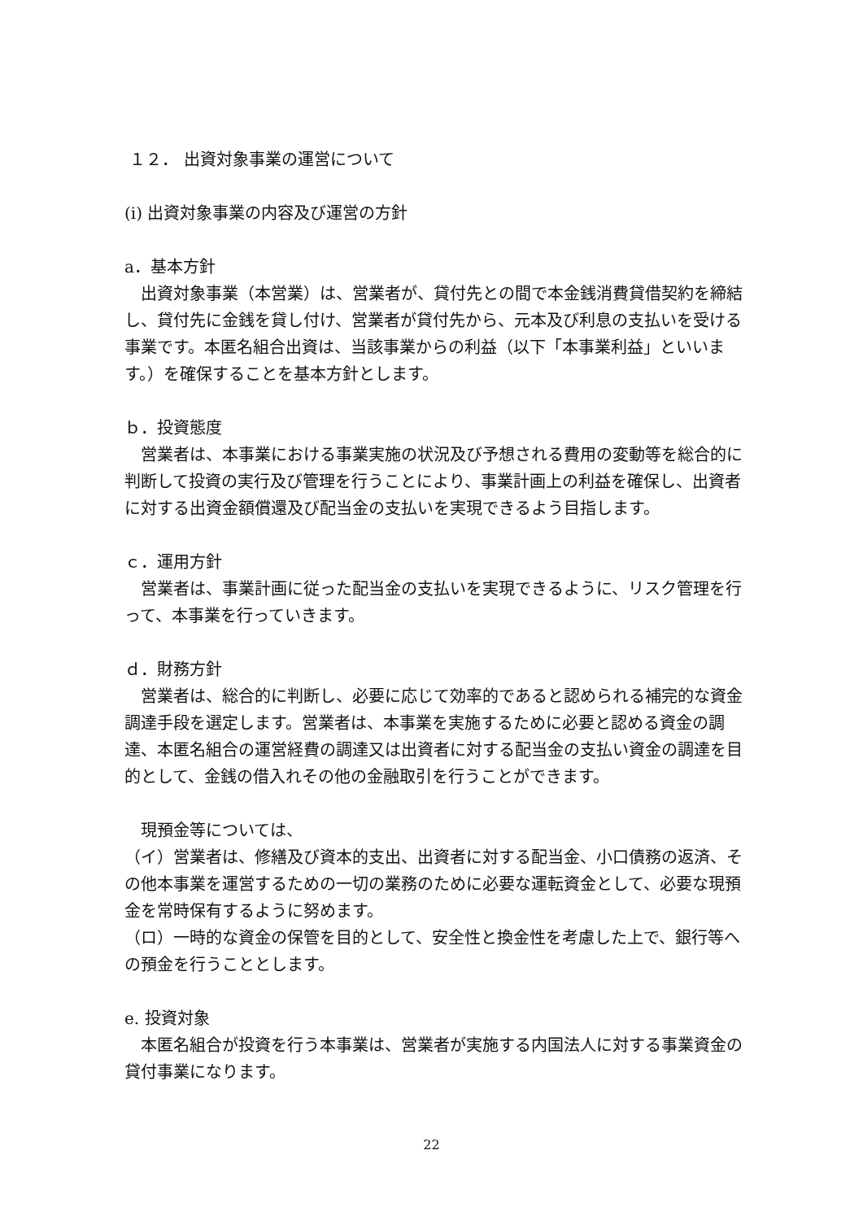１２． 出資対象事業の運営について
(i) 出資対象事業の内容及び運営の方針
a．基本方針
　出資対象事業（本営業）は、営業者が、貸付先との間で本金銭消費貸借契約を締結し、貸付先に金銭を貸し付け、営業者が貸付先から、元本及び利息の支払いを受ける事業です。本匿名組合出資は、当該事業からの利益（以下「本事業利益」といいます。）を確保することを基本方針とします。
ｂ．投資態度
　営業者は、本事業における事業実施の状況及び予想される費用の変動等を総合的に判断して投資の実行及び管理を行うことにより、事業計画上の利益を確保し、出資者に対する出資金額償還及び配当金の支払いを実現できるよう目指します。
ｃ．運用方針
　営業者は、事業計画に従った配当金の支払いを実現できるように、リスク管理を行って、本事業を行っていきます。
ｄ．財務方針
　営業者は、総合的に判断し、必要に応じて効率的であると認められる補完的な資金調達手段を選定します。営業者は、本事業を実施するために必要と認める資金の調達、本匿名組合の運営経費の調達又は出資者に対する配当金の支払い資金の調達を目的として、金銭の借入れその他の金融取引を行うことができます。
　現預金等については、
（イ）営業者は、修繕及び資本的支出、出資者に対する配当金、小口債務の返済、その他本事業を運営するための一切の業務のために必要な運転資金として、必要な現預金を常時保有するように努めます。
（ロ）一時的な資金の保管を目的として、安全性と換金性を考慮した上で、銀行等への預金を行うこととします。
e. 投資対象
　本匿名組合が投資を行う本事業は、営業者が実施する内国法人に対する事業資金の貸付事業になります。
22